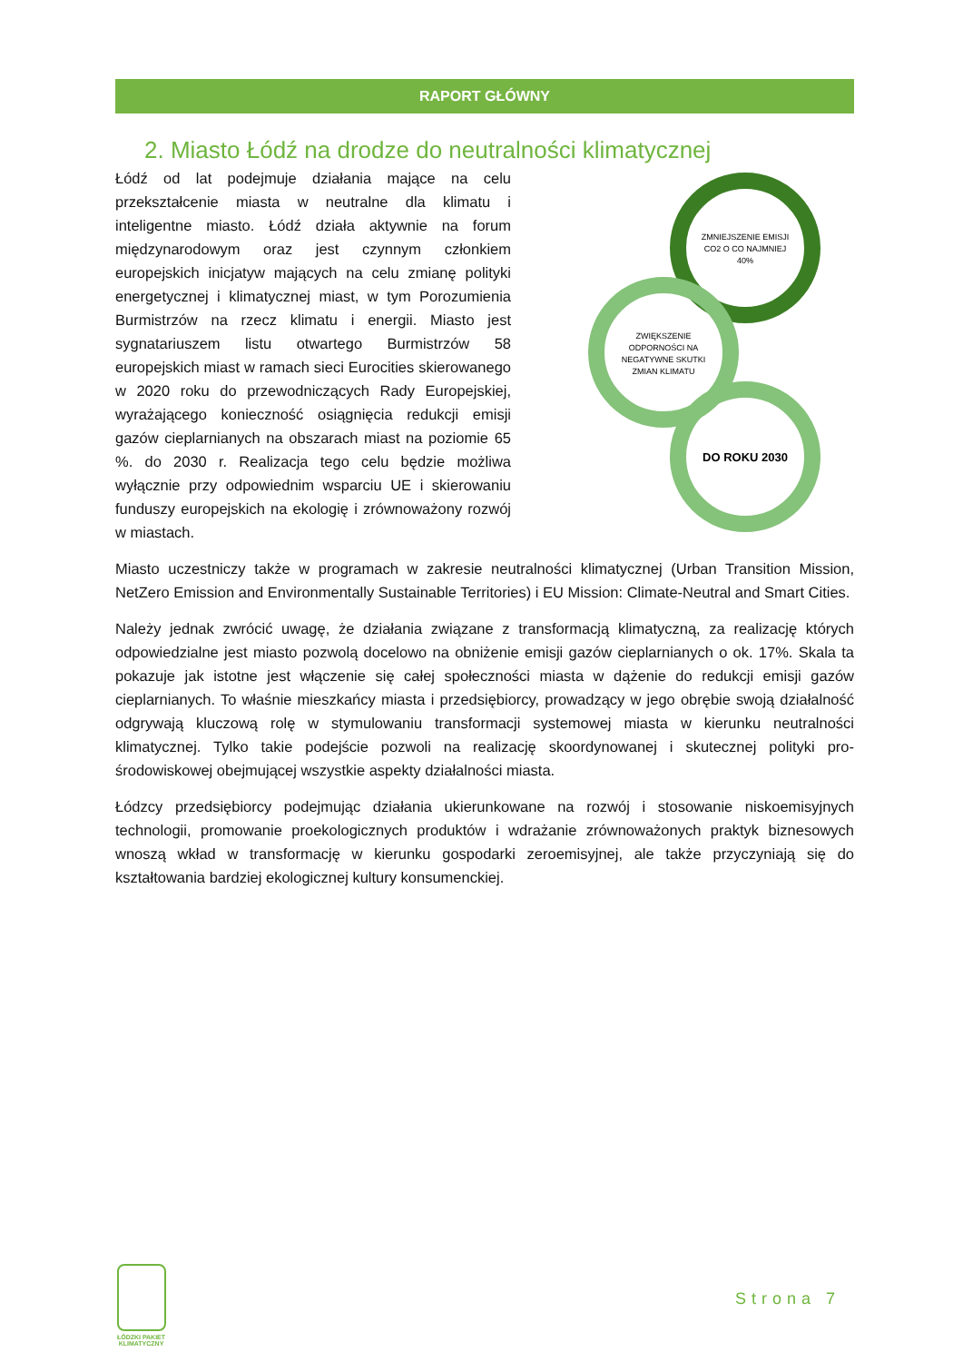RAPORT GŁÓWNY
2. Miasto Łódź na drodze do neutralności klimatycznej
Łódź od lat podejmuje działania mające na celu przekształcenie miasta w neutralne dla klimatu i inteligentne miasto. Łódź działa aktywnie na forum międzynarodowym oraz jest czynnym członkiem europejskich inicjatyw mających na celu zmianę polityki energetycznej i klimatycznej miast, w tym Porozumienia Burmistrzów na rzecz klimatu i energii. Miasto jest sygnatariuszem listu otwartego Burmistrzów 58 europejskich miast w ramach sieci Eurocities skierowanego w 2020 roku do przewodniczących Rady Europejskiej, wyrażającego konieczność osiągnięcia redukcji emisji gazów cieplarnianych na obszarach miast na poziomie 65 %. do 2030 r. Realizacja tego celu będzie możliwa wyłącznie przy odpowiednim wsparciu UE i skierowaniu funduszy europejskich na ekologię i zrównoważony rozwój w miastach.
ZMNIEJSZENIE EMISJI
CO2 O CO NAJMNIEJ
40%
ZWIĘKSZENIE
ODPORNOŚCI NA
NEGATYWNE SKUTKI
ZMIAN KLIMATU
DO ROKU 2030
Miasto uczestniczy także w programach w zakresie neutralności klimatycznej (Urban Transition Mission, NetZero Emission and Environmentally Sustainable Territories) i EU Mission: Climate-Neutral and Smart Cities.
Należy jednak zwrócić uwagę, że działania związane z transformacją klimatyczną, za realizację których odpowiedzialne jest miasto pozwolą docelowo na obniżenie emisji gazów cieplarnianych o ok. 17%. Skala ta pokazuje jak istotne jest włączenie się całej społeczności miasta w dążenie do redukcji emisji gazów cieplarnianych. To właśnie mieszkańcy miasta i przedsiębiorcy, prowadzący w jego obrębie swoją działalność odgrywają kluczową rolę w stymulowaniu transformacji systemowej miasta w kierunku neutralności klimatycznej. Tylko takie podejście pozwoli na realizację skoordynowanej i skutecznej polityki pro-środowiskowej obejmującej wszystkie aspekty działalności miasta.
Łódzcy przedsiębiorcy podejmując działania ukierunkowane na rozwój i stosowanie niskoemisyjnych technologii, promowanie proekologicznych produktów i wdrażanie zrównoważonych praktyk biznesowych wnoszą wkład w transformację w kierunku gospodarki zeroemisyjnej, ale także przyczyniają się do kształtowania bardziej ekologicznej kultury konsumenckiej.
ŁÓDZKI PAKIET KLIMATYCZNY
Strona 7